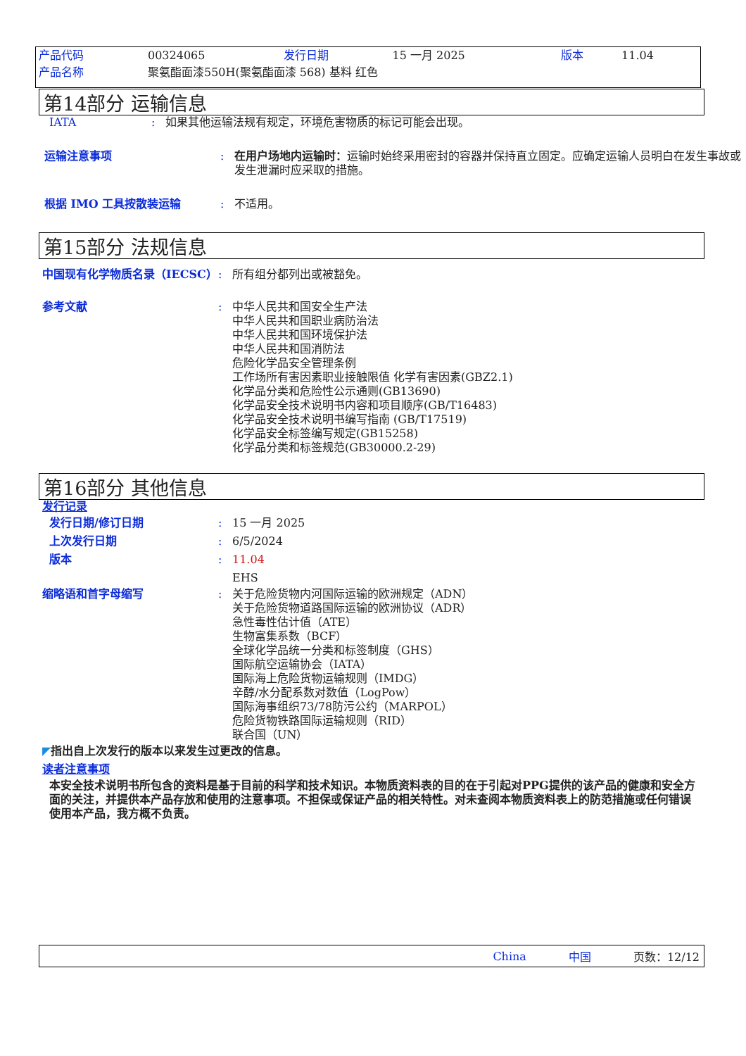| 产品代码 | 00324065 | 发行日期 | 15 一月 2025 | 版本 | 11.04 |
| 产品名称 | 聚氨酯面漆550H(聚氨酯面漆 568) 基料 红色 | | | | |
第14部分 运输信息
IATA: 如果其他运输法规有规定，环境危害物质的标记可能会出现。
运输注意事项: 在用户场地内运输时：运输时始终采用密封的容器并保持直立固定。应确定运输人员明白在发生事故或发生泄漏时应采取的措施。
根据 IMO 工具按散装运输: 不适用。
第15部分 法规信息
中国现有化学物质名录（IECSC）: 所有组分都列出或被豁免。
参考文献: 中华人民共和国安全生产法
中华人民共和国职业病防治法
中华人民共和国环境保护法
中华人民共和国消防法
危险化学品安全管理条例
工作场所有害因素职业接触限值 化学有害因素(GBZ2.1)
化学品分类和危险性公示通则(GB13690)
化学品安全技术说明书内容和项目顺序(GB/T16483)
化学品安全技术说明书编写指南 (GB/T17519)
化学品安全标签编写规定(GB15258)
化学品分类和标签规范(GB30000.2-29)
第16部分 其他信息
发行记录
发行日期/修订日期: 15 一月 2025
上次发行日期: 6/5/2024
版本: 11.04
EHS
缩略语和首字母缩写: 关于危险货物内河国际运输的欧洲规定（ADN）
关于危险货物道路国际运输的欧洲协议（ADR）
急性毒性估计值（ATE）
生物富集系数（BCF）
全球化学品统一分类和标签制度（GHS）
国际航空运输协会（IATA）
国际海上危险货物运输规则（IMDG）
辛醇/水分配系数对数值（LogPow）
国际海事组织73/78防污公约（MARPOL）
危险货物铁路国际运输规则（RID）
联合国（UN）
◤ 指出自上次发行的版本以来发生过更改的信息。
读者注意事项
本安全技术说明书所包含的资料是基于目前的科学和技术知识。本物质资料表的目的在于引起对PPG提供的该产品的健康和安全方面的关注，并提供本产品存放和使用的注意事项。不担保或保证产品的相关特性。对未查阅本物质资料表上的防范措施或任何错误使用本产品，我方概不负责。
China 中国 页数：12/12